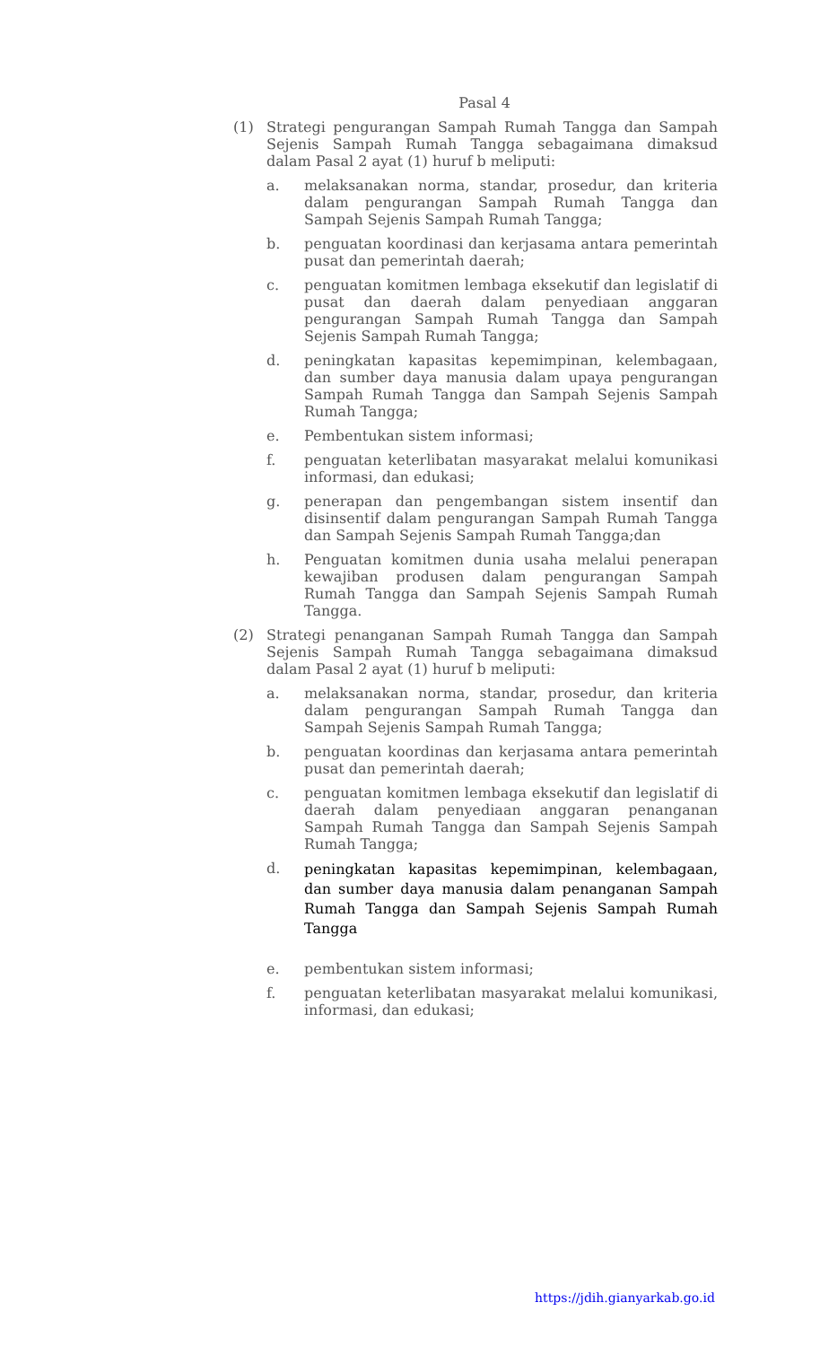Pasal 4
(1)
Strategi pengurangan Sampah Rumah Tangga dan Sampah Sejenis Sampah Rumah Tangga sebagaimana dimaksud dalam Pasal 2 ayat (1) huruf b meliputi:
a. melaksanakan norma, standar, prosedur, dan kriteria dalam pengurangan Sampah Rumah Tangga dan Sampah Sejenis Sampah Rumah Tangga;
b. penguatan koordinasi dan kerjasama antara pemerintah pusat dan pemerintah daerah;
c. penguatan komitmen lembaga eksekutif dan legislatif di pusat dan daerah dalam penyediaan anggaran pengurangan Sampah Rumah Tangga dan Sampah Sejenis Sampah Rumah Tangga;
d. peningkatan kapasitas kepemimpinan, kelembagaan, dan sumber daya manusia dalam upaya pengurangan Sampah Rumah Tangga dan Sampah Sejenis Sampah Rumah Tangga;
e. Pembentukan sistem informasi;
f. penguatan keterlibatan masyarakat melalui komunikasi informasi, dan edukasi;
g. penerapan dan pengembangan sistem insentif dan disinsentif dalam pengurangan Sampah Rumah Tangga dan Sampah Sejenis Sampah Rumah Tangga;dan
h. Penguatan komitmen dunia usaha melalui penerapan kewajiban produsen dalam pengurangan Sampah Rumah Tangga dan Sampah Sejenis Sampah Rumah Tangga.
(2)
Strategi penanganan Sampah Rumah Tangga dan Sampah Sejenis Sampah Rumah Tangga sebagaimana dimaksud dalam Pasal 2 ayat (1) huruf b meliputi:
a. melaksanakan norma, standar, prosedur, dan kriteria dalam pengurangan Sampah Rumah Tangga dan Sampah Sejenis Sampah Rumah Tangga;
b. penguatan koordinas dan kerjasama antara pemerintah pusat dan pemerintah daerah;
c. penguatan komitmen lembaga eksekutif dan legislatif di daerah dalam penyediaan anggaran penanganan Sampah Rumah Tangga dan Sampah Sejenis Sampah Rumah Tangga;
d.
peningkatan kapasitas kepemimpinan, kelembagaan, dan sumber daya manusia dalam penanganan Sampah Rumah Tangga dan Sampah Sejenis Sampah Rumah Tangga
e. pembentukan sistem informasi;
f. penguatan keterlibatan masyarakat melalui komunikasi, informasi, dan edukasi;
https://jdih.gianyarkab.go.id